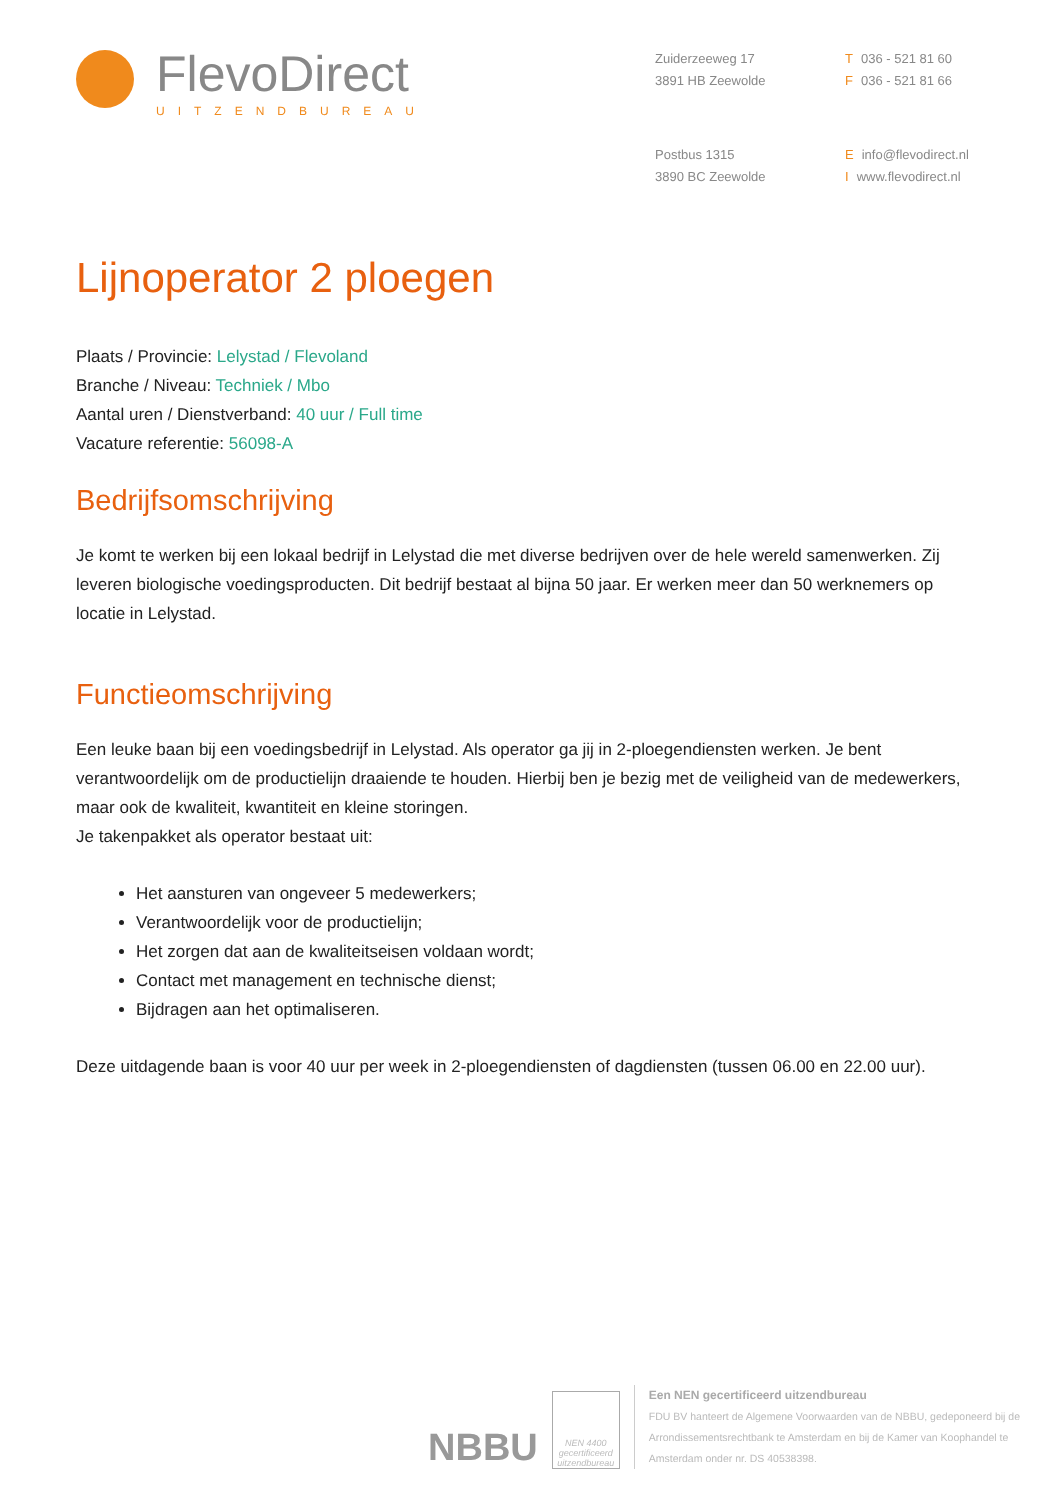FlevoDirect
UITZENDBUREAU
Zuiderzeeweg 17
3891 HB Zeewolde
T 036 - 521 81 60
F 036 - 521 81 66
Postbus 1315
3890 BC Zeewolde
Einfo@flevodirect.nl
Iwww.flevodirect.nl
Lijnoperator 2 ploegen
Plaats / Provincie: Lelystad / Flevoland
Branche / Niveau: Techniek / Mbo
Aantal uren / Dienstverband: 40 uur / Full time
Vacature referentie: 56098-A
Bedrijfsomschrijving
Je komt te werken bij een lokaal bedrijf in Lelystad die met diverse bedrijven over de hele wereld samenwerken. Zij leveren biologische voedingsproducten. Dit bedrijf bestaat al bijna 50 jaar. Er werken meer dan 50 werknemers op locatie in Lelystad.
Functieomschrijving
Een leuke baan bij een voedingsbedrijf in Lelystad. Als operator ga jij in 2-ploegendiensten werken. Je bent verantwoordelijk om de productielijn draaiende te houden. Hierbij ben je bezig met de veiligheid van de medewerkers, maar ook de kwaliteit, kwantiteit en kleine storingen.
Je takenpakket als operator bestaat uit:
Het aansturen van ongeveer 5 medewerkers;
Verantwoordelijk voor de productielijn;
Het zorgen dat aan de kwaliteitseisen voldaan wordt;
Contact met management en technische dienst;
Bijdragen aan het optimaliseren.
Deze uitdagende baan is voor 40 uur per week in 2-ploegendiensten of dagdiensten (tussen 06.00 en 22.00 uur).
NBBU
NEN 4400
gecertificeerd
uitzendbureau
Een NEN gecertificeerd uitzendbureau
FDU BV hanteert de Algemene Voorwaarden van de NBBU, gedeponeerd bij de
Arrondissementsrechtbank te Amsterdam en bij de Kamer van Koophandel te
Amsterdam onder nr. DS 40538398.